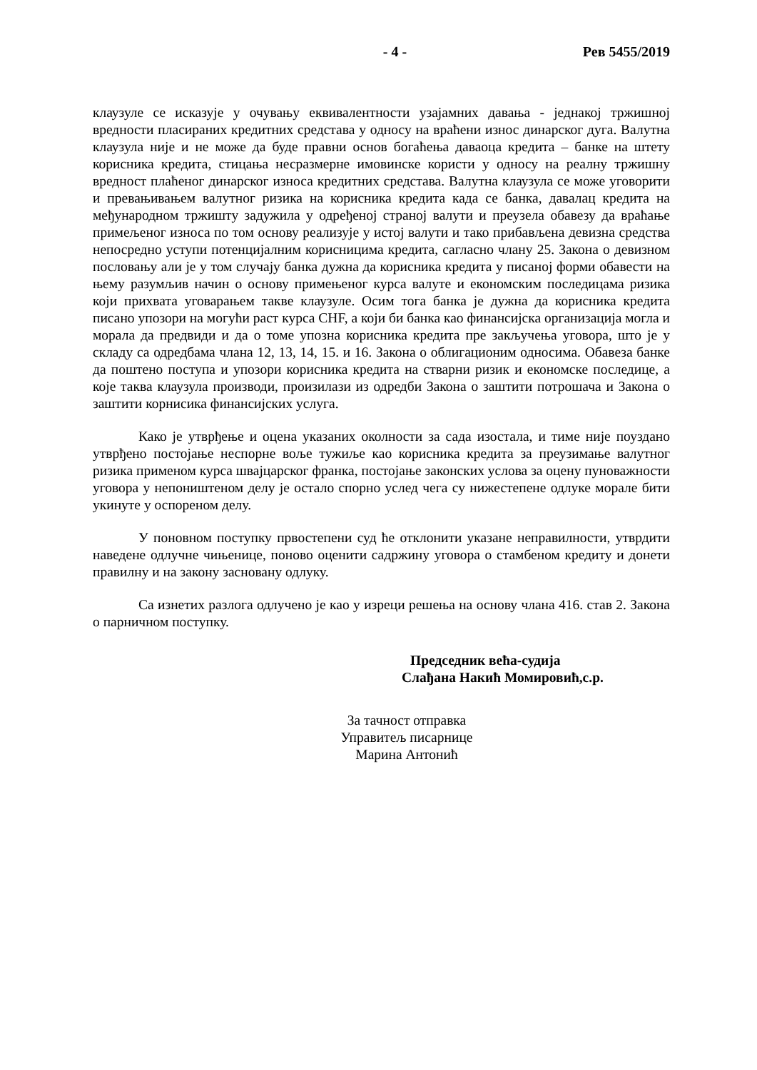- 4 - Рев 5455/2019
клаузуле се исказује у очувању еквивалентности узајамних давања - једнакој тржишној вредности пласираних кредитних средстава у односу на враћени износ динарског дуга. Валутна клаузула није и не може да буде правни основ богаћења даваоца кредита – банке на штету корисника кредита, стицања несразмерне имовинске користи у односу на реалну тржишну вредност плаћеног динарског износа кредитних средстава. Валутна клаузула се може уговорити и превањивањем валутног ризика на корисника кредита када се банка, давалац кредита на међународном тржишту задужила у одређеној страној валути и преузела обавезу да враћање примељеног износа по том основу реализује у истој валути и тако прибављена девизна средства непосредно уступи потенцијалним корисницима кредита, сагласно члану 25. Закона о девизном пословању али је у том случају банка дужна да корисника кредита у писаној форми обавести на њему разумљив начин о основу примењеног курса валуте и економским последицама ризика који прихвата уговарањем такве клаузуле. Осим тога банка је дужна да корисника кредита писано упозори на могући раст курса CHF, а који би банка као финансијска организација могла и морала да предвиди и да о томе упозна корисника кредита пре закључења уговора, што је у складу са одредбама члана 12, 13, 14, 15. и 16. Закона о облигационим односима. Обавеза банке да поштено поступа и упозори корисника кредита на стварни ризик и економске последице, а које таква клаузула производи, произилази из одредби Закона о заштити потрошача и Закона о заштити корнисика финансијских услуга.
Како је утврђење и оцена указаних околности за сада изостала, и тиме није поуздано утврђено постојање неспорне воље тужиље као корисника кредита за преузимање валутног ризика применом курса швајцарског франка, постојање законских услова за оцену пуноважности уговора у непоништеном делу је остало спорно услед чега су нижестепене одлуке морале бити укинуте у оспореном делу.
У поновном поступку првостепени суд ће отклонити указане неправилности, утврдити наведене одлучне чињенице, поново оценити садржину уговора о стамбеном кредиту и донети правилну и на закону засновану одлуку.
Са изнетих разлога одлучено је као у изреци решења на основу члана 416. став 2. Закона о парничном поступку.
Председник већа-судија
Слађана Накић Момировић,с.р.
За тачност отправка
Управитељ писарнице
Марина Антонић